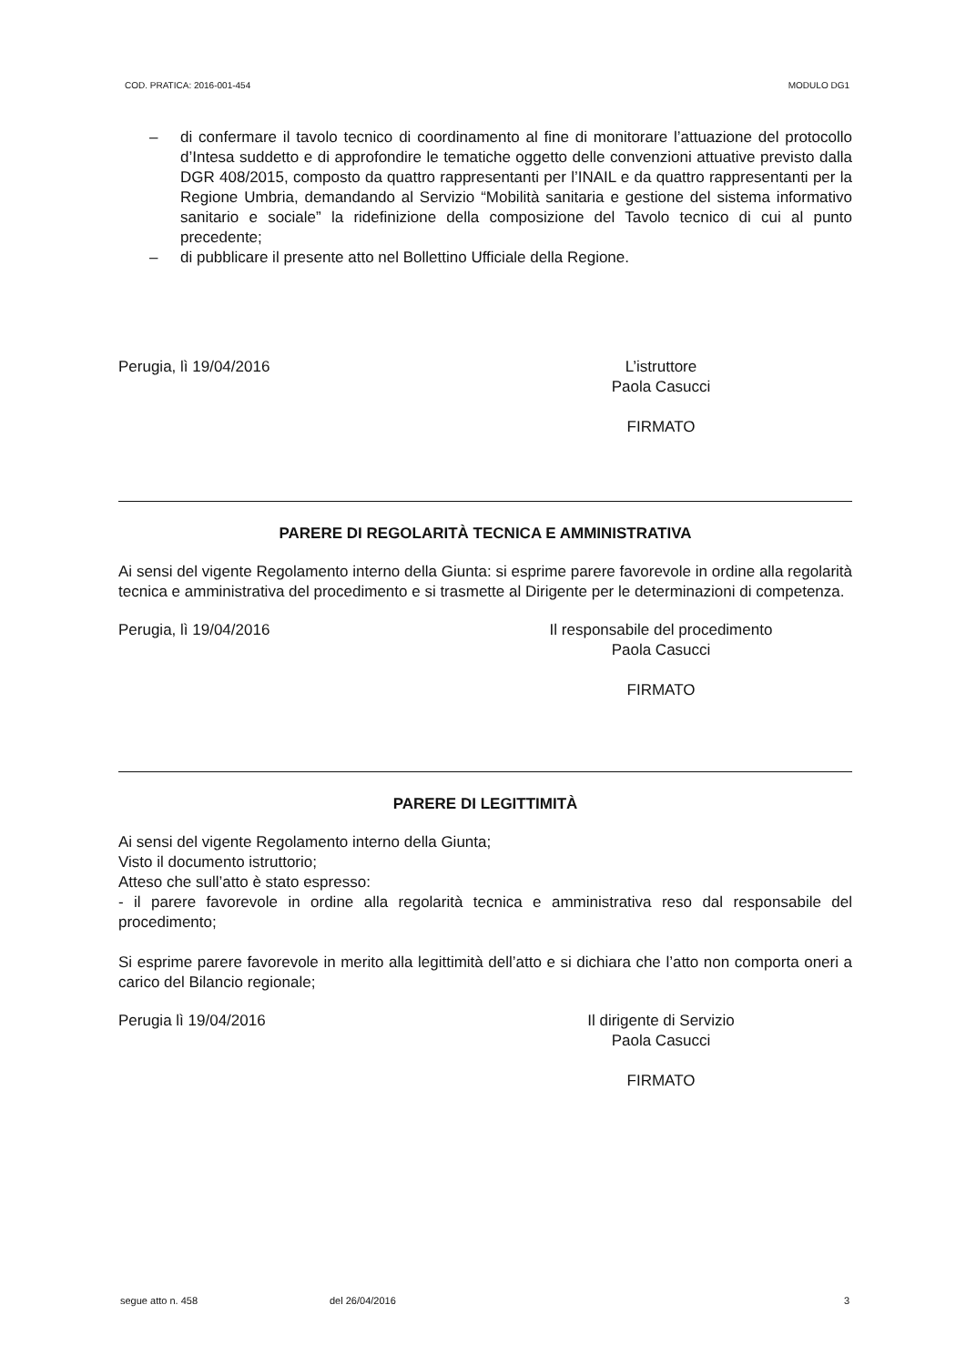COD. PRATICA: 2016-001-454 MODULO DG1
– di confermare il tavolo tecnico di coordinamento al fine di monitorare l’attuazione del protocollo d’Intesa suddetto e di approfondire le tematiche oggetto delle convenzioni attuative previsto dalla DGR 408/2015, composto da quattro rappresentanti per l’INAIL e da quattro rappresentanti per la Regione Umbria, demandando al Servizio “Mobilità sanitaria e gestione del sistema informativo sanitario e sociale” la ridefinizione della composizione del Tavolo tecnico di cui al punto precedente;
– di pubblicare il presente atto nel Bollettino Ufficiale della Regione.
Perugia, lì 19/04/2016 L’istruttore
Paola Casucci
FIRMATO
PARERE DI REGOLARITÀ TECNICA E AMMINISTRATIVA
Ai sensi del vigente Regolamento interno della Giunta: si esprime parere favorevole in ordine alla regolarità tecnica e amministrativa del procedimento e si trasmette al Dirigente per le determinazioni di competenza.
Perugia, lì 19/04/2016 Il responsabile del procedimento
Paola Casucci
FIRMATO
PARERE DI LEGITTIMITÀ
Ai sensi del vigente Regolamento interno della Giunta;
Visto il documento istruttorio;
Atteso che sull’atto è stato espresso:
- il parere favorevole in ordine alla regolarità tecnica e amministrativa reso dal responsabile del procedimento;
Si esprime parere favorevole in merito alla legittimità dell’atto e si dichiara che l’atto non comporta oneri a carico del Bilancio regionale;
Perugia lì 19/04/2016 Il dirigente di Servizio
Paola Casucci
FIRMATO
segue atto n. 458 del 26/04/2016 3